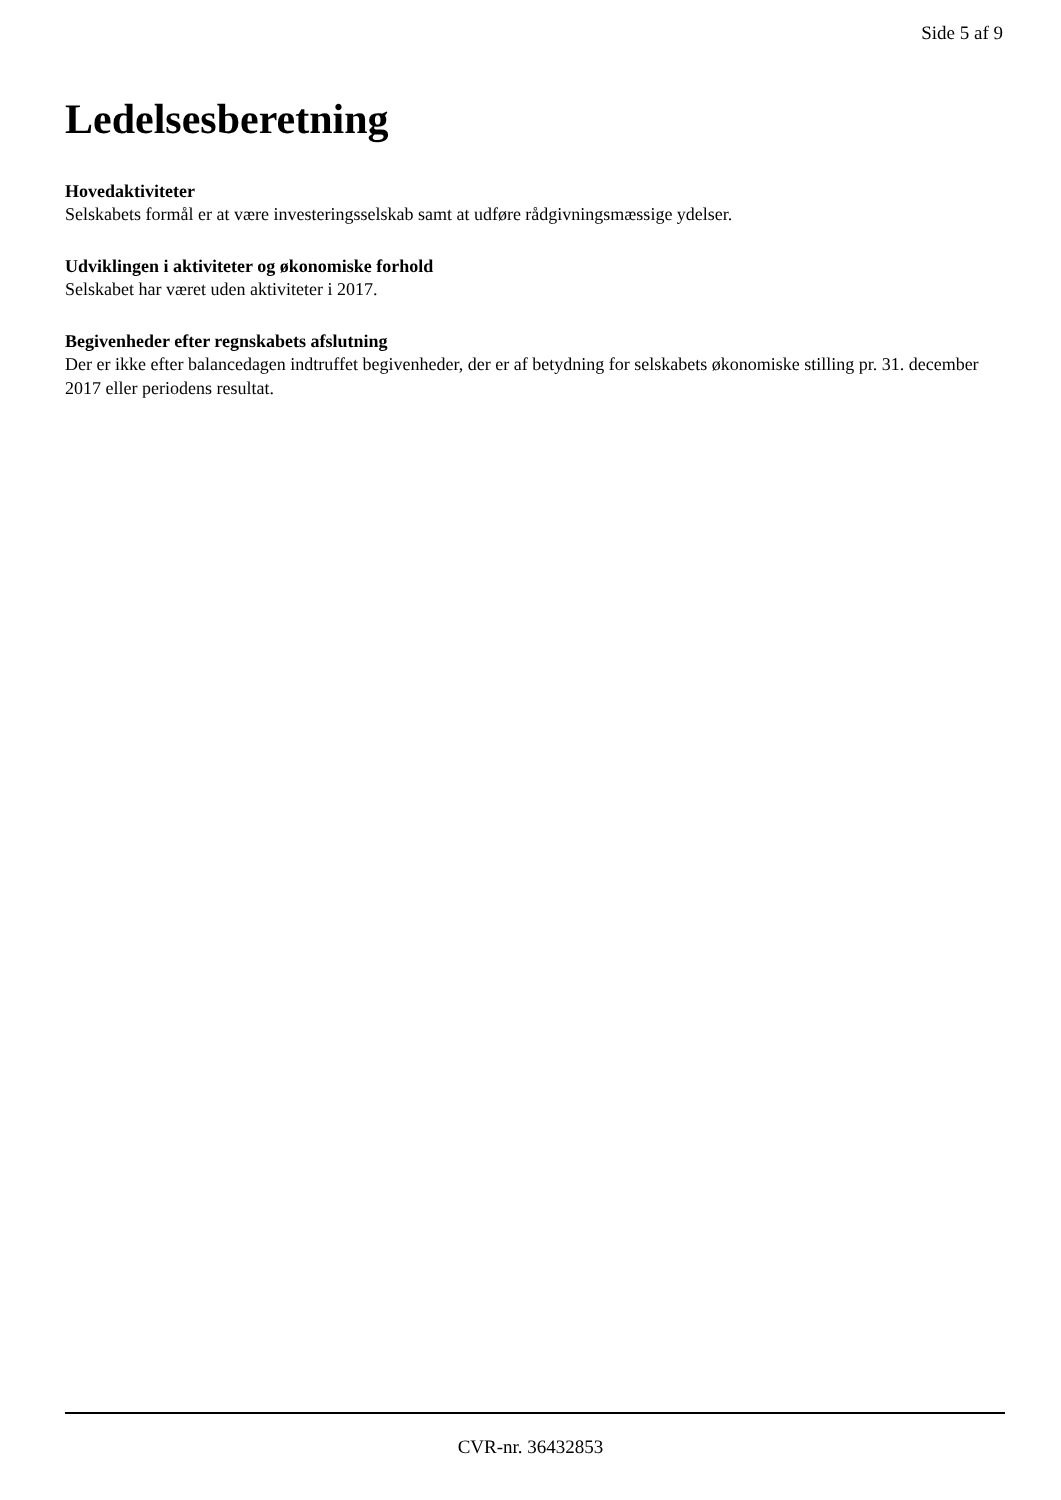Side 5 af 9
Ledelsesberetning
Hovedaktiviteter
Selskabets formål er at være investeringsselskab samt at udføre rådgivningsmæssige ydelser.
Udviklingen i aktiviteter og økonomiske forhold
Selskabet har været uden aktiviteter i 2017.
Begivenheder efter regnskabets afslutning
Der er ikke efter balancedagen indtruffet begivenheder, der er af betydning for selskabets økonomiske stilling pr. 31. december 2017 eller periodens resultat.
CVR-nr. 36432853